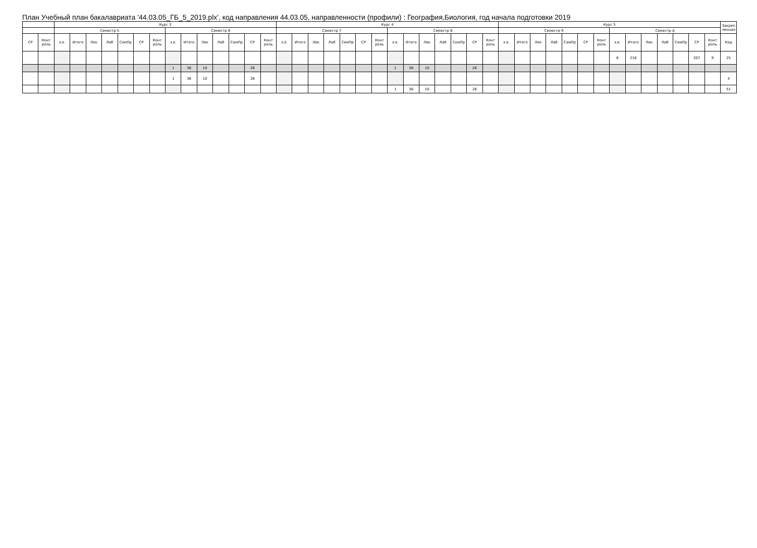План Учебный план бакалавриата '44.03.05_ГБ_5_2019.plx', код направления 44.03.05, направленности (профили) : География,Биология, год начала подготовки 2019
| | | Курс 3 | | | | | | | | | | | | | | Курс 4 | | | | | | | | | | | | | | Курс 5 | | | | | | | | | | | | | | Закреп ленная |
| --- | --- | --- | --- | --- | --- | --- | --- | --- | --- | --- | --- | --- | --- | --- | --- | --- | --- | --- | --- | --- | --- | --- | --- | --- | --- | --- | --- | --- | --- | --- | --- | --- | --- | --- | --- | --- | --- | --- | --- | --- | --- | --- | --- | --- |
| | | Семестр 5 | | | | | | | Семестр 6 | | | | | | | Семестр 7 | | | | | | | Семестр 8 | | | | | | | Семестр 9 | | | | | | | Семестр А | | | | | | | |
| СР | Конт роль | з.е. | Итого | Лек | Лаб | СемПр | СР | Конт роль | з.е. | Итого | Лек | Лаб | СемПр | СР | Конт роль | з.е. | Итого | Лек | Лаб | СемПр | СР | Конт роль | з.е. | Итого | Лек | Лаб | СемПр | СР | Конт роль | з.е. | Итого | Лек | Лаб | СемПр | СР | Конт роль | з.е. | Итого | Лек | Лаб | СемПр | СР | Конт роль | Код |
| | | | | | | | | | | | | | | | | | | | | | | | | | | | | | | | | | | | | | 6 | 216 | | | | 207 | 9 | 25 |
| | | | | | | | | | 1 | 36 | 10 | | | 26 | | | | | | | | | 1 | 36 | 10 | | | 26 | | | | | | | | | | | | | | | | |
| | | | | | | | | | 1 | 36 | 10 | | | 26 | | | | | | | | | | | | | | | | | | | | | | | | | | | | | | 4 |
| | | | | | | | | | | | | | | | | | | | | | | | 1 | 36 | 10 | | | 26 | | | | | | | | | | | | | | | | 51 |